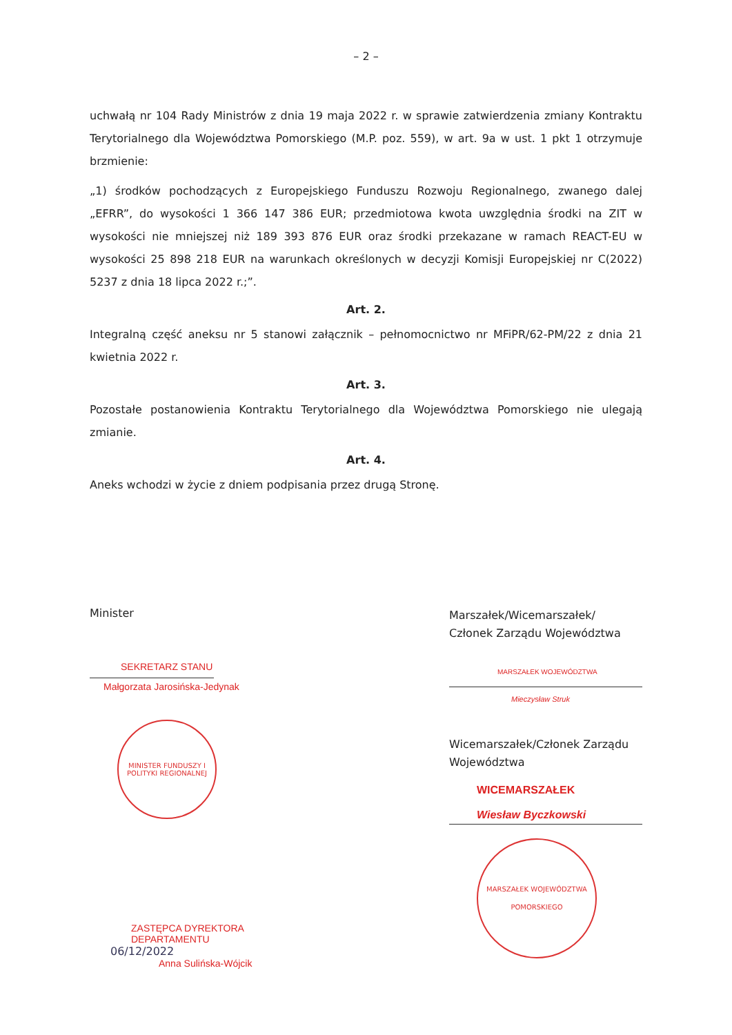– 2 –
uchwałą nr 104 Rady Ministrów z dnia 19 maja 2022 r. w sprawie zatwierdzenia zmiany Kontraktu Terytorialnego dla Województwa Pomorskiego (M.P. poz. 559), w art. 9a w ust. 1 pkt 1 otrzymuje brzmienie:
„1) środków pochodzących z Europejskiego Funduszu Rozwoju Regionalnego, zwanego dalej „EFRR”, do wysokości 1 366 147 386 EUR; przedmiotowa kwota uwzględnia środki na ZIT w wysokości nie mniejszej niż 189 393 876 EUR oraz środki przekazane w ramach REACT-EU w wysokości 25 898 218 EUR na warunkach określonych w decyzji Komisji Europejskiej nr C(2022) 5237 z dnia 18 lipca 2022 r.;”.
Art. 2.
Integralną część aneksu nr 5 stanowi załącznik – pełnomocnictwo nr MFiPR/62-PM/22 z dnia 21 kwietnia 2022 r.
Art. 3.
Pozostałe postanowienia Kontraktu Terytorialnego dla Województwa Pomorskiego nie ulegają zmianie.
Art. 4.
Aneks wchodzi w życie z dniem podpisania przez drugą Stronę.
Minister
SEKRETARZ STANU
Małgorzata Jarosińska-Jedynak
MINISTER FUNDUSZY I POLITYKI REGIONALNEJ
ZASTĘPCA DYREKTORA DEPARTAMENTU
06/12/2022
Anna Sulińska-Wójcik
Marszałek/Wicemarszałek/
Członek Zarządu Województwa
MARSZAŁEK WOJEWÓDZTWA
Mieczysław Struk
Wicemarszałek/Członek Zarządu Województwa
WICEMARSZAŁEK
Wiesław Byczkowski
MARSZAŁEK WOJEWÓDZTWA POMORSKIEGO